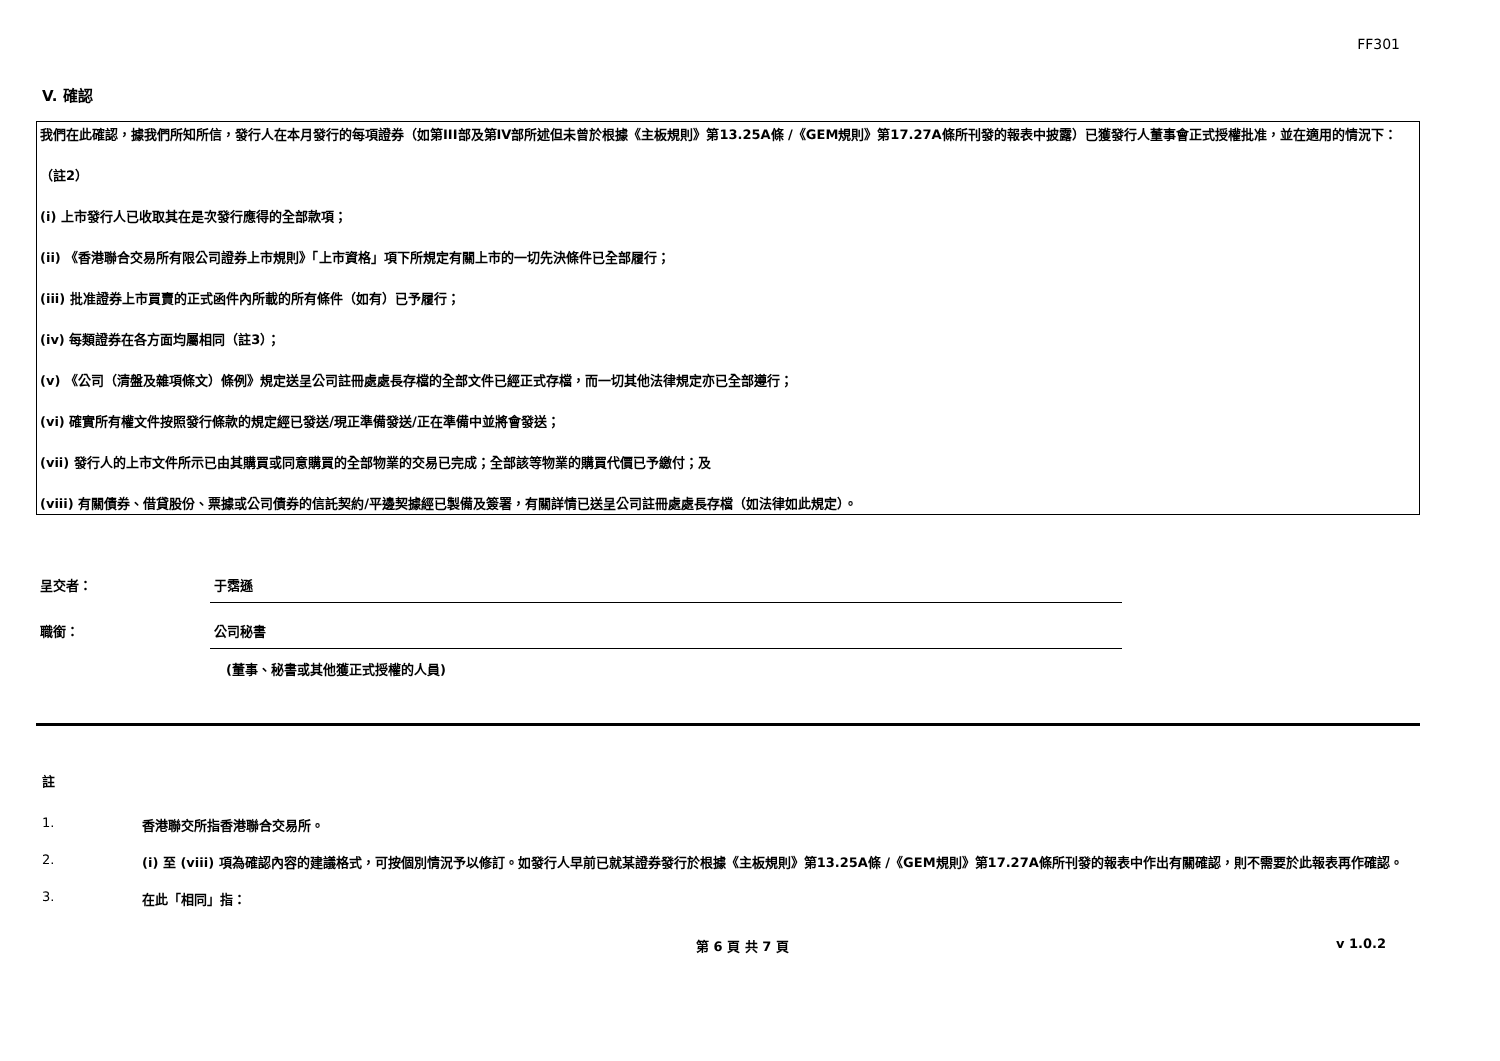FF301
V. 確認
我們在此確認，據我們所知所信，發行人在本月發行的每項證券（如第III部及第IV部所述但未曾於根據《主板規則》第13.25A條 /《GEM規則》第17.27A條所刊發的報表中披露）已獲發行人董事會正式授權批准，並在適用的情況下：
（註2）
(i) 上市發行人已收取其在是次發行應得的全部款項；
(ii) 《香港聯合交易所有限公司證券上市規則》「上市資格」項下所規定有關上市的一切先決條件已全部履行；
(iii) 批准證券上市買賣的正式函件內所載的所有條件（如有）已予履行；
(iv) 每類證券在各方面均屬相同（註3）；
(v) 《公司（清盤及雜項條文）條例》規定送呈公司註冊處處長存檔的全部文件已經正式存檔，而一切其他法律規定亦已全部遵行；
(vi) 確實所有權文件按照發行條款的規定經已發送/現正準備發送/正在準備中並將會發送；
(vii) 發行人的上市文件所示已由其購買或同意購買的全部物業的交易已完成；全部該等物業的購買代價已予繳付；及
(viii) 有關債券、借貸股份、票據或公司債券的信託契約/平邊契據經已製備及簽署，有關詳情已送呈公司註冊處處長存檔（如法律如此規定）。
呈交者： 于霑遜
職銜： 公司秘書
(董事、秘書或其他獲正式授權的人員)
註
1. 香港聯交所指香港聯合交易所。
2. (i) 至 (viii) 項為確認內容的建議格式，可按個別情況予以修訂。如發行人早前已就某證券發行於根據《主板規則》第13.25A條 /《GEM規則》第17.27A條所刊發的報表中作出有關確認，則不需要於此報表再作確認。
3. 在此「相同」指：
第 6 頁 共 7 頁 v 1.0.2